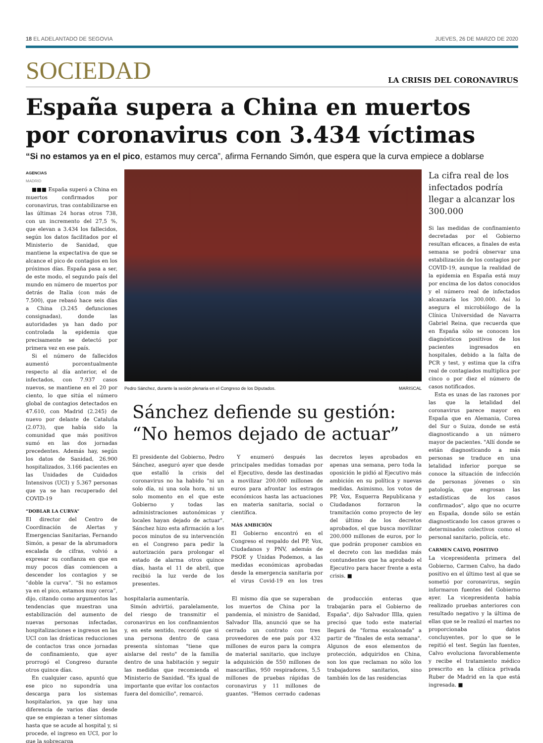18 EL ADELANTADO DE SEGOVIA JUEVES, 26 DE MARZO DE 2020
SOCIEDAD
LA CRISIS DEL CORONAVIRUS
España supera a China en muertos por coronavirus con 3.434 víctimas
“Si no estamos ya en el pico, estamos muy cerca”, afirma Fernando Simón, que espera que la curva empiece a doblarse
AGENCIAS
MADRID
■■■ España superó a China en muertos confirmados por coronavirus, tras contabilizarse en las últimas 24 horas otros 738, con un incremento del 27,5 %, que elevan a 3.434 los fallecidos, según los datos facilitados por el Ministerio de Sanidad, que mantiene la expectativa de que se alcance el pico de contagios en los próximos días. España pasa a ser, de este modo, el segundo país del mundo en número de muertos por detrás de Italia (con más de 7.500), que rebasó hace seis días a China (3.245 defunciones consignadas), donde las autoridades ya han dado por controlada la epidemia que precisamente se detectó por primera vez en ese país.
Si el número de fallecidos aumentó porcentualmente respecto al día anterior, el de infectados, con 7.937 casos nuevos, se mantiene en el 20 por ciento, lo que sitúa el número global de contagios detectados en 47.610, con Madrid (2.245) de nuevo por delante de Cataluña (2.073), que había sido la comunidad que más positivos sumó en las dos jornadas precedentes. Además hay, según los datos de Sanidad, 26.900 hospitalizados, 3.166 pacientes en las Unidades de Cuidados Intensivos (UCI) y 5.367 personas que ya se han recuperado del COVID-19
“DOBLAR LA CURVA”
El director del Centro de Coordinación de Alertas y Emergencias Sanitarias, Fernando Simón, a pesar de la abrumadora escalada de cifras, volvió a expresar su confianza en que en muy pocos días comiencen a descender los contagios y se “doble la curva”. “Si no estamos ya en el pico, estamos muy cerca”, dijo, citando como argumentos las tendencias que muestran una estabilización del aumento de nuevas personas infectadas, hospitalizaciones e ingresos en las UCI con las drásticas reducciones de contactos tras once jornadas de confinamiento, que ayer prorrogó el Congreso durante otros quince días.
En cualquier caso, apuntó que ese pico no supondría una descarga para los sistemas hospitalarios, ya que hay una diferencia de varios días desde que se empiezan a tener síntomas hasta que se acude al hospital y, si procede, el ingreso en UCI, por lo que la sobrecarga
Pedro Sánchez, durante la sesión plenaria en el Congreso de los Diputados. MARISCAL
Sánchez defiende su gestión: “No hemos dejado de actuar”
El presidente del Gobierno, Pedro Sánchez, aseguró ayer que desde que estalló la crisis del coronavirus no ha habido "ni un solo día, ni una sola hora, ni un solo momento en el que este Gobierno y todas las administraciones autonómicas y locales hayan dejado de actuar". Sánchez hizo esta afirmación a los pocos minutos de su intervención en el Congreso para pedir la autorización para prolongar el estado de alarma otros quince días, hasta el 11 de abril, que recibió la luz verde de los presentes.
Y enumeró después las principales medidas tomadas por el Ejecutivo, desde las destinadas a movilizar 200.000 millones de euros para afrontar los estragos económicos hasta las actuaciones en materia sanitaria, social o científica.
MÁS AMBICIÓN
El Gobierno encontró en el Congreso el respaldo del PP, Vox, Ciudadanos y PNV, además de PSOE y Unidas Podemos, a las medidas económicas aprobadas desde la emergencia sanitaria por el virus Covid-19 en los tres decretos leyes aprobados en apenas una semana, pero toda la oposición le pidió al Ejecutivo más ambición en su política y nuevas medidas. Asimismo, los votos de PP, Vox, Esquerra Republicana y Ciudadanos forzaron la tramitación como proyecto de ley del último de los decretos aprobados, el que busca movilizar 200.000 millones de euros, por lo que podrán proponer cambios en el decreto con las medidas más contundentes que ha aprobado el Ejecutivo para hacer frente a esta crisis. ■
hospitalaria aumentaría.
Simón advirtió, paralelamente, del riesgo de transmitir el coronavirus en los confinamientos y, en este sentido, recordó que si una persona dentro de casa presenta síntomas "tiene que aislarse del resto" de la familia dentro de una habitación y seguir las medidas que recomienda el Ministerio de Sanidad. "Es igual de importante que evitar los contactos fuera del domicilio", remarcó.
El mismo día que se superaban los muertos de China por la pandemia, el ministro de Sanidad, Salvador Illa, anunció que se ha cerrado un contrato con tres proveedores de ese país por 432 millones de euros para la compra de material sanitario, que incluye la adquisición de 550 millones de mascarillas, 950 respiradores, 5,5 millones de pruebas rápidas de coronavirus y 11 millones de guantes. "Hemos cerrado cadenas de producción enteras que trabajarán para el Gobierno de España", dijo Salvador IIlla, quien precisó que todo este material llegará de "forma escalonada" a partir de "finales de esta semana". Algunos de esos elementos de protección, adquiridos en China, son los que reclaman no sólo los trabajadores sanitarios, sino también los de las residencias
La cifra real de los infectados podría llegar a alcanzar los 300.000
Si las medidas de confinamiento decretadas por el Gobierno resultan eficaces, a finales de esta semana se podrá observar una estabilización de los contagios por COVID-19, aunque la realidad de la epidemia en España está muy por encima de los datos conocidos y el número real de infectados alcanzaría los 300.000. Así lo asegura el microbiólogo de la Clínica Universidad de Navarra Gabriel Reina, que recuerda que en España sólo se conocen los diagnósticos positivos de los pacientes ingresados en hospitales, debido a la falta de PCR y test, y estima que la cifra real de contagiados multiplica por cinco o por diez el número de casos notificados.
Esta es unas de las razones por las que la letalidad del coronavirus parece mayor en España que en Alemania, Corea del Sur o Suiza, donde se está diagnosticando a un número mayor de pacientes. "Allí donde se están diagnosticando a más personas se traduce en una letalidad inferior porque se conoce la situación de infección de personas jóvenes o sin patología, que engrosan las estadísticas de los casos confirmados", algo que no ocurre en España, donde sólo se están diagnosticando los casos graves o determinados colectivos como el personal sanitario, policía, etc.
CARMEN CALVO, POSITIVO
La vicepresidenta primera del Gobierno, Carmen Calvo, ha dado positivo en el último test al que se sometió por coronavirus, según informaron fuentes del Gobierno ayer. La vicepresidenta había realizado pruebas anteriores con resultado negativo y la última de ellas que se le realizó el martes no proporcionaba datos concluyentes, por lo que se le repitió el test. Según las fuentes, Calvo evoluciona favorablemente y recibe el tratamiento médico prescrito en la clínica privada Ruber de Madrid en la que está ingresada. ■